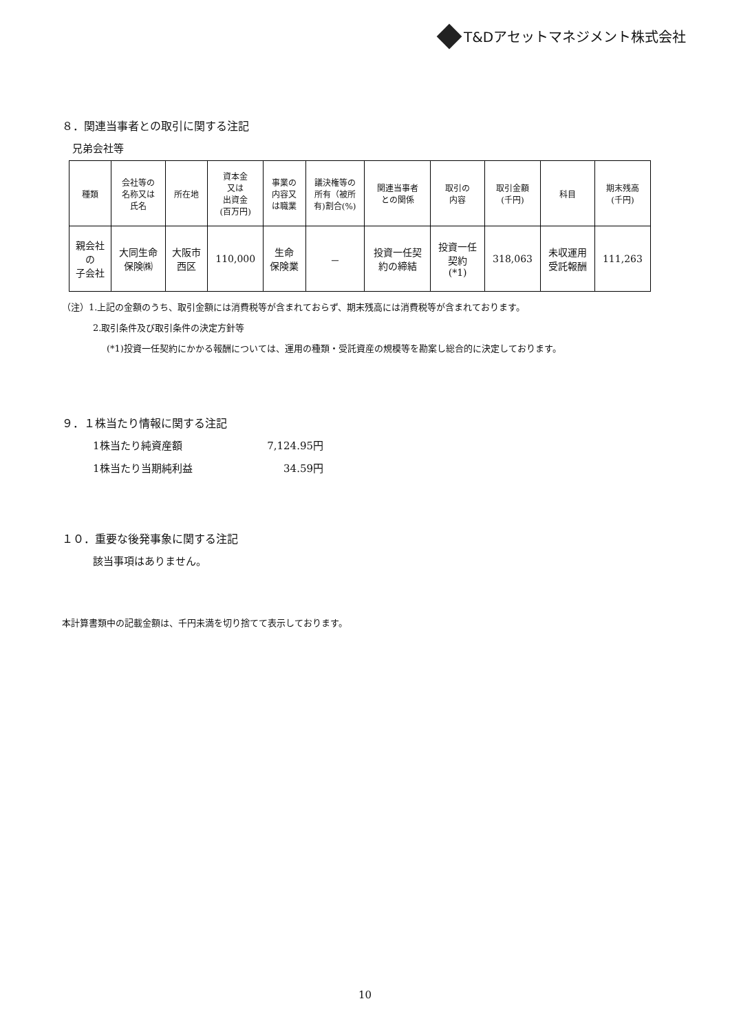T&Dアセットマネジメント株式会社
８．関連当事者との取引に関する注記
兄弟会社等
| 種類 | 会社等の 名称又は 氏名 | 所在地 | 資本金 又は 出資金 (百万円) | 事業の 内容又 は職業 | 議決権等の 所有（被所 有)割合(%) | 関連当事者 との関係 | 取引の 内容 | 取引金額 (千円) | 科目 | 期末残高 (千円) |
| --- | --- | --- | --- | --- | --- | --- | --- | --- | --- | --- |
| 親会社 の 子会社 | 大同生命 保険㈱ | 大阪市 西区 | 110,000 | 生命 保険業 | － | 投資一任契 約の締結 | 投資一任 契約 (*1) | 318,063 | 未収運用 受託報酬 | 111,263 |
（注）1.上記の金額のうち、取引金額には消費税等が含まれておらず、期末残高には消費税等が含まれております。
2.取引条件及び取引条件の決定方針等
(*1)投資一任契約にかかる報酬については、運用の種類・受託資産の規模等を勘案し総合的に決定しております。
９．１株当たり情報に関する注記
1株当たり純資産額 7,124.95円
1株当たり当期純利益 34.59円
１０．重要な後発事象に関する注記
該当事項はありません。
本計算書類中の記載金額は、千円未満を切り捨てて表示しております。
10